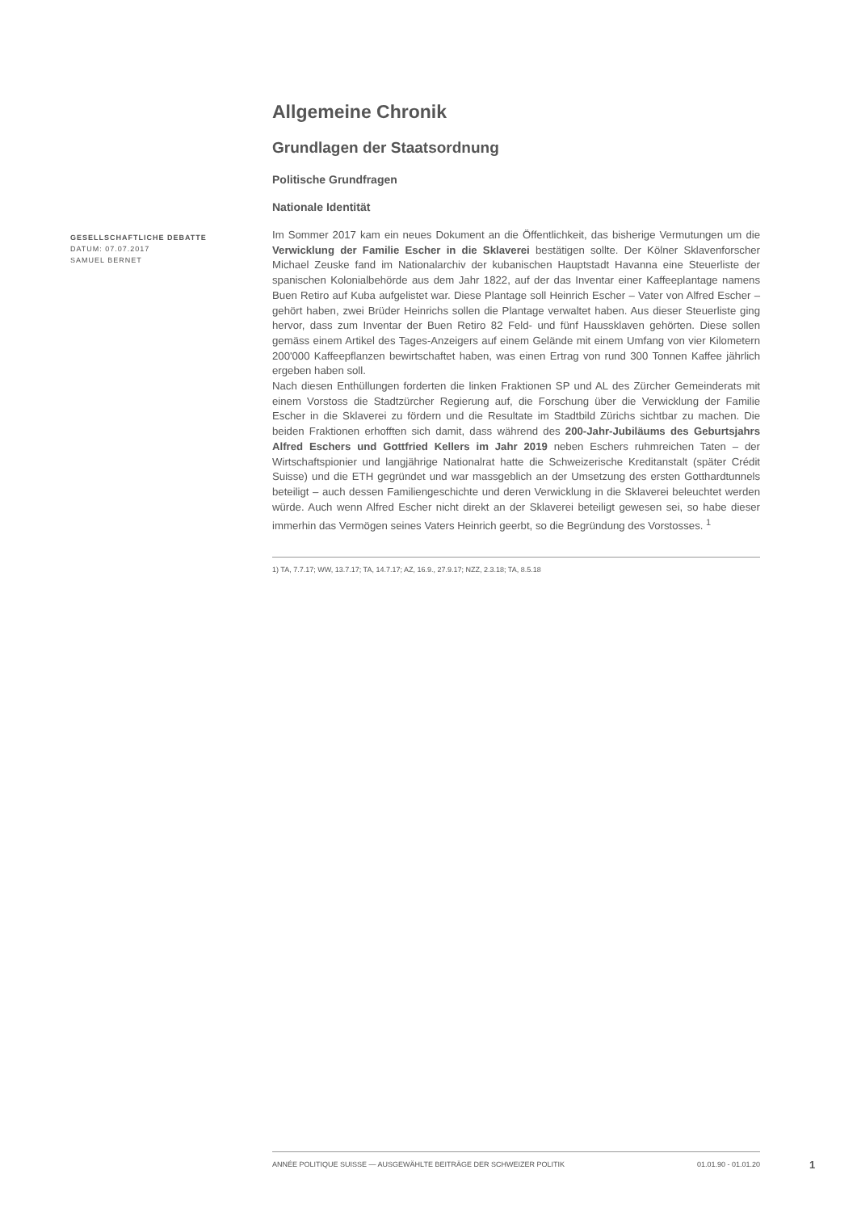GESELLSCHAFTLICHE DEBATTE
DATUM: 07.07.2017
SAMUEL BERNET
Allgemeine Chronik
Grundlagen der Staatsordnung
Politische Grundfragen
Nationale Identität
Im Sommer 2017 kam ein neues Dokument an die Öffentlichkeit, das bisherige Vermutungen um die Verwicklung der Familie Escher in die Sklaverei bestätigen sollte. Der Kölner Sklavenforscher Michael Zeuske fand im Nationalarchiv der kubanischen Hauptstadt Havanna eine Steuerliste der spanischen Kolonialbehörde aus dem Jahr 1822, auf der das Inventar einer Kaffeeplantage namens Buen Retiro auf Kuba aufgelistet war. Diese Plantage soll Heinrich Escher – Vater von Alfred Escher – gehört haben, zwei Brüder Heinrichs sollen die Plantage verwaltet haben. Aus dieser Steuerliste ging hervor, dass zum Inventar der Buen Retiro 82 Feld- und fünf Haussklaven gehörten. Diese sollen gemäss einem Artikel des Tages-Anzeigers auf einem Gelände mit einem Umfang von vier Kilometern 200'000 Kaffeepflanzen bewirtschaftet haben, was einen Ertrag von rund 300 Tonnen Kaffee jährlich ergeben haben soll.
Nach diesen Enthüllungen forderten die linken Fraktionen SP und AL des Zürcher Gemeinderats mit einem Vorstoss die Stadtzürcher Regierung auf, die Forschung über die Verwicklung der Familie Escher in die Sklaverei zu fördern und die Resultate im Stadtbild Zürichs sichtbar zu machen. Die beiden Fraktionen erhofften sich damit, dass während des 200-Jahr-Jubiläums des Geburtsjahrs Alfred Eschers und Gottfried Kellers im Jahr 2019 neben Eschers ruhmreichen Taten – der Wirtschaftspionier und langjährige Nationalrat hatte die Schweizerische Kreditanstalt (später Crédit Suisse) und die ETH gegründet und war massgeblich an der Umsetzung des ersten Gotthardtunnels beteiligt – auch dessen Familiengeschichte und deren Verwicklung in die Sklaverei beleuchtet werden würde. Auch wenn Alfred Escher nicht direkt an der Sklaverei beteiligt gewesen sei, so habe dieser immerhin das Vermögen seines Vaters Heinrich geerbt, so die Begründung des Vorstosses. <sup>1</sup>
1) TA, 7.7.17; WW, 13.7.17; TA, 14.7.17; AZ, 16.9., 27.9.17; NZZ, 2.3.18; TA, 8.5.18
ANNÉE POLITIQUE SUISSE — AUSGEWÄHLTE BEITRÄGE DER SCHWEIZER POLITIK 01.01.90 - 01.01.20
1